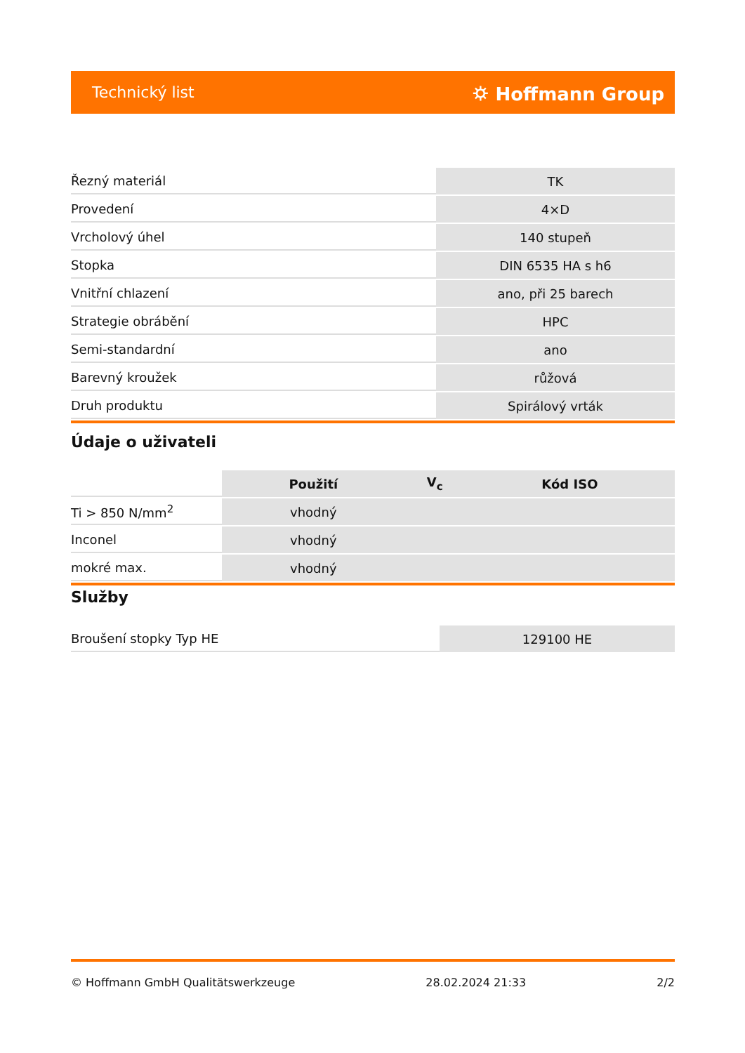Technický list ⛭ Hoffmann Group
| Řezný materiál | TK |
| Provedení | 4×D |
| Vrcholový úhel | 140 stupeň |
| Stopka | DIN 6535 HA s h6 |
| Vnitřní chlazení | ano, při 25 barech |
| Strategie obrábění | HPC |
| Semi-standardní | ano |
| Barevný kroužek | růžová |
| Druh produktu | Spirálový vrták |
Údaje o uživateli
| | Použití | V<sub>c</sub> | Kód ISO |
| --- | --- | --- | --- |
| Ti > 850 N/mm<sup>2</sup> | vhodný | | |
| Inconel | vhodný | | |
| mokré max. | vhodný | | |
Služby
| Broušení stopky Typ HE | 129100 HE |
© Hoffmann GmbH Qualitätswerkzeuge 28.02.2024 21:33 2/2